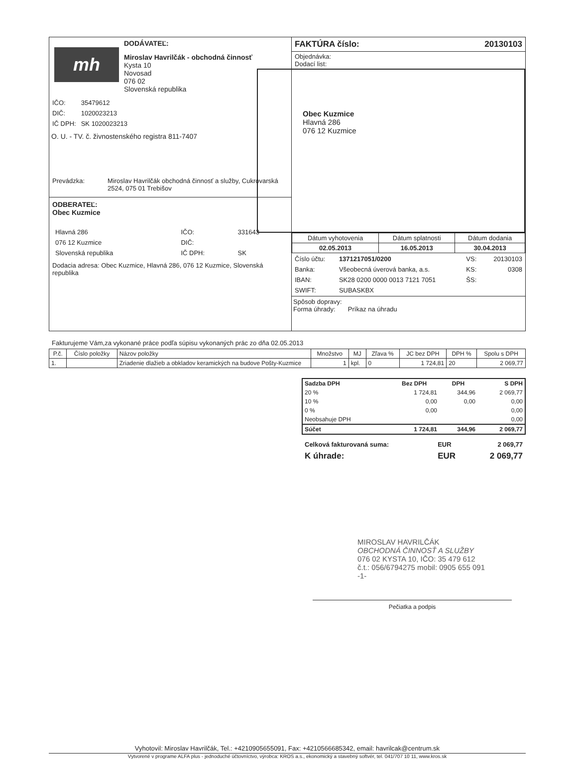mh
DODÁVATEĽ:
Miroslav Havrilčák - obchodná činnosť
Kysta 10
Novosad
076 02
Slovenská republika
| IČO: | 35479612 |
| DIČ: | 1020023213 |
| IČ DPH: | SK 1020023213 |
O. U. - TV. č. živnostenského registra 811-7407
| Prevádzka: | Miroslav Havrilčák obchodná činnosť a služby, Cukrovarská 2524, 075 01 Trebišov |
ODBERATEĽ:
Obec Kuzmice
| Hlavná 286 | IČO: | 331643 |
| 076 12 Kuzmice | DIČ: | |
| Slovenská republika | IČ DPH: | SK |
Dodacia adresa: Obec Kuzmice, Hlavná 286, 076 12 Kuzmice, Slovenská republika
FAKTÚRA číslo: 20130103
Objednávka:
Dodací list:
Obec Kuzmice
Hlavná 286
076 12 Kuzmice
| Dátum vyhotovenia | Dátum splatnosti | Dátum dodania |
| 02.05.2013 | 16.05.2013 | 30.04.2013 |
| Číslo účtu: | 1371217051/0200 | VS: | 20130103 |
| Banka: | Všeobecná úverová banka, a.s. | KS: | 0308 |
| IBAN: | SK28 0200 0000 0013 7121 7051 | ŠS: | |
| SWIFT: | SUBASKBX | | |
Spôsob dopravy:
Forma úhrady: Príkaz na úhradu
Fakturujeme Vám,za vykonané práce podľa súpisu vykonaných prác zo dňa 02.05.2013
| P.č. | Číslo položky | Názov položky | Množstvo | MJ | Zľava % | JC bez DPH | DPH % | Spolu s DPH |
| --- | --- | --- | --- | --- | --- | --- | --- | --- |
| 1. | | Zriadenie dlažieb a obkladov keramických na budove Pošty-Kuzmice | 1 | kpl. | 0 | 1 724,81 | 20 | 2 069,77 |
| Sadzba DPH | Bez DPH | DPH | S DPH |
| --- | --- | --- | --- |
| 20 % | 1 724,81 | 344,96 | 2 069,77 |
| 10 % | 0,00 | 0,00 | 0,00 |
| 0 % | 0,00 | | 0,00 |
| Neobsahuje DPH | | | 0,00 |
| Súčet | 1 724,81 | 344,96 | 2 069,77 |
| Celková fakturovaná suma: | EUR | 2 069,77 |
| K úhrade: | EUR | 2 069,77 |
MIROSLAV HAVRILČÁK
OBCHODNÁ ČINNOSŤ A SLUŽBY
076 02 KYSTA 10, IČO: 35 479 612
č.t.: 056/6794275 mobil: 0905 655 091
-1-
Pečiatka a podpis
Vyhotovil: Miroslav Havrilčák, Tel.: +4210905655091, Fax: +4210566685342, email: havrilcak@centrum.sk
Vytvorené v programe ALFA plus - jednoduché účtovníctvo, výrobca: KROS a.s., ekonomický a stavebný softvér, tel. 041/707 10 11, www.kros.sk